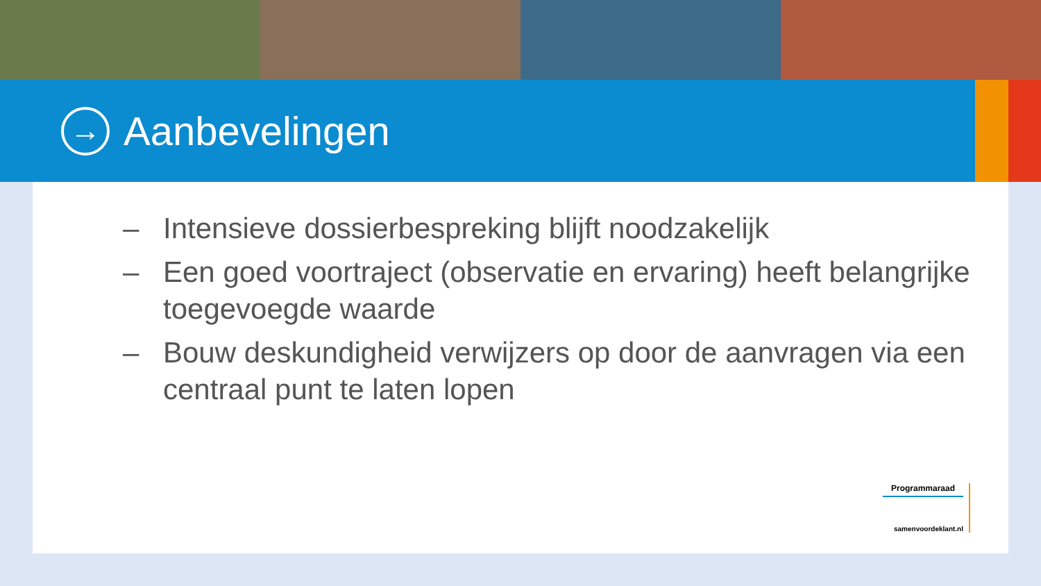→
Aanbevelingen
– Intensieve dossierbespreking blijft noodzakelijk
– Een goed voortraject (observatie en ervaring) heeft belangrijke toegevoegde waarde
– Bouw deskundigheid verwijzers op door de aanvragen via een centraal punt te laten lopen
Programmaraad
samenvoordeklant.nl